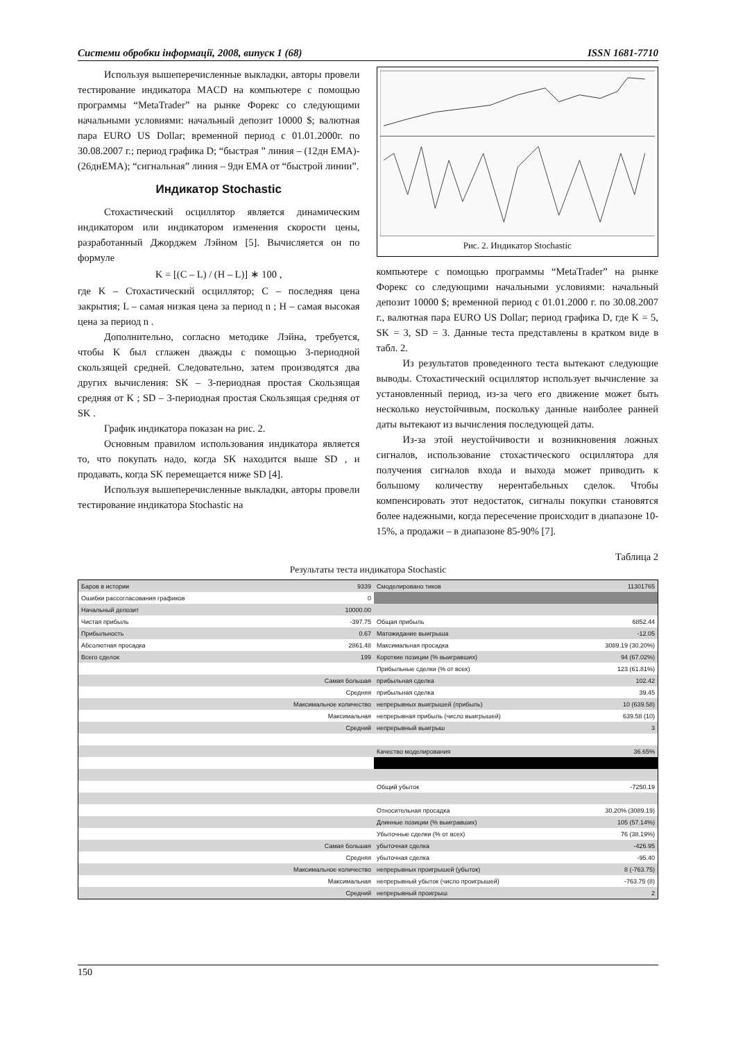Системи обробки інформації, 2008, випуск 1 (68) ISSN 1681-7710
Используя вышеперечисленные выкладки, авторы провели тестирование индикатора MACD на компьютере с помощью программы “MetaTrader” на рынке Форекс со следующими начальными условиями: начальный депозит 10000 $; валютная пара EURO US Dollar; временной период с 01.01.2000г. по 30.08.2007 г.; период графика D; “быстрая ” линия – (12дн EMA)-(26днEMA); “сигнальная” линия – 9дн EMA от “быстрой линии”.
Индикатор Stochastic
Стохастический осциллятор является динамическим индикатором или индикатором изменения скорости цены, разработанный Джорджем Лэйном [5]. Вычисляется он по формуле
K = [(C – L) / (H – L)] ∗ 100 ,
где K – Стохастический осциллятор; C – последняя цена закрытия; L – самая низкая цена за период n ; H – самая высокая цена за период n .
Дополнительно, согласно методике Лэйна, требуется, чтобы K был сглажен дважды с помощью 3-периодной скользящей средней. Следовательно, затем производятся два других вычисления: SK – 3-периодная простая Скользящая средняя от K ; SD – 3-периодная простая Скользящая средняя от SK .
График индикатора показан на рис. 2.
Основным правилом использования индикатора является то, что покупать надо, когда SK находится выше SD , и продавать, когда SK перемещается ниже SD [4].
Используя вышеперечисленные выкладки, авторы провели тестирование индикатора Stochastic на
Рис. 2. Индикатор Stochastic
компьютере с помощью программы “MetaTrader” на рынке Форекс со следующими начальными условиями: начальный депозит 10000 $; временной период с 01.01.2000 г. по 30.08.2007 г., валютная пара EURO US Dollar; период графика D, где K = 5, SK = 3, SD = 3. Данные теста представлены в кратком виде в табл. 2.
Из результатов проведенного теста вытекают следующие выводы. Стохастический осциллятор использует вычисление за установленный период, из-за чего его движение может быть несколько неустойчивым, поскольку данные наиболее ранней даты вытекают из вычисления последующей даты.
Из-за этой неустойчивости и возникновения ложных сигналов, использование стохастического осциллятора для получения сигналов входа и выхода может приводить к большому количеству нерентабельных сделок. Чтобы компенсировать этот недостаток, сигналы покупки становятся более надежными, когда пересечение происходит в диапазоне 10-15%, а продажи – в диапазоне 85-90% [7].
Таблица 2
Результаты теста индикатора Stochastic
| Баров в истории | 9339 | Смоделировано тиков | 11301765 |
| Ошибки рассогласования графиков | 0 | | |
| Начальный депозит | 10000.00 | | |
| Чистая прибыль | -397.75 | Общая прибыль | 6852.44 |
| Прибыльность | 0.67 | Матожидание выигрыша | -12.05 |
| Абсолютная просадка | 2861.48 | Максимальная просадка | 3089.19 (30.20%) |
| Всего сделок | 199 | Короткие позиции (% выигравших) | 94 (67.02%) |
| | | Прибыльные сделки (% от всех) | 123 (61.81%) |
| | Самая большая | прибыльная сделка | 102.42 |
| | Средняя | прибыльная сделка | 39.45 |
| | Максимальное количество | непрерывных выигрышей (прибыль) | 10 (639.58) |
| | Максимальная | непрерывная прибыль (число выигрышей) | 639.58 (10) |
| | Средний | непрерывный выигрыш | 3 |
| | | Качество моделирования | 36.65% |
| | | Общий убыток | -7250.19 |
| | | Относительная просадка | 30.20% (3089.19) |
| | | Длинные позиции (% выигравших) | 105 (57.14%) |
| | | Убыточные сделки (% от всех) | 76 (38.19%) |
| | Самая большая | убыточная сделка | -426.95 |
| | Средняя | убыточная сделка | -95.40 |
| | Максимальное количество | непрерывных проигрышей (убыток) | 8 (-763.75) |
| | Максимальная | непрерывный убыток (число проигрышей) | -763.75 (8) |
| | Средний | непрерывный проигрыш | 2 |
150